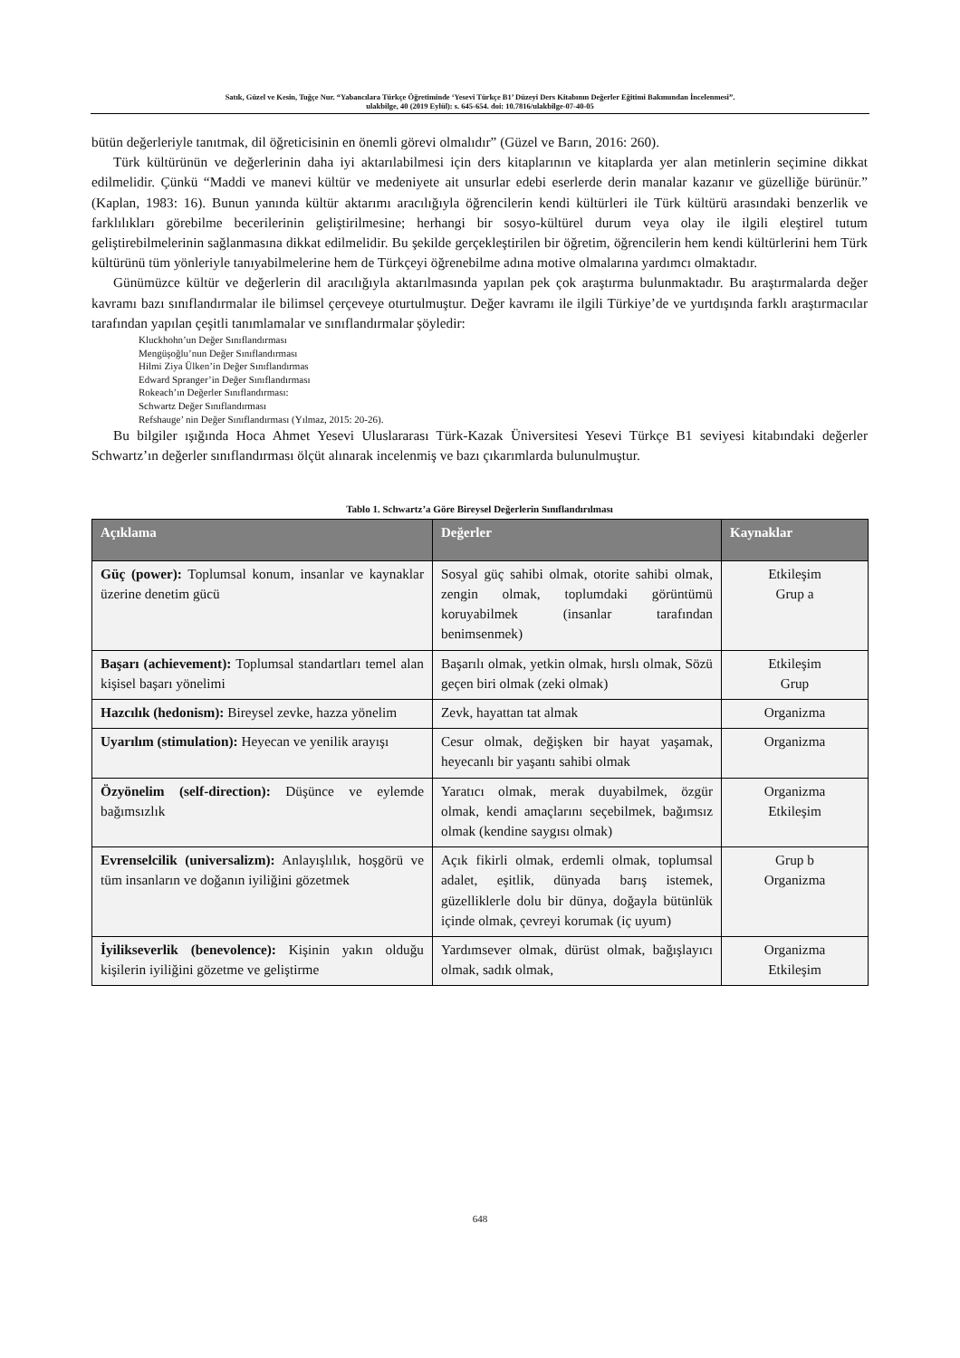Satık, Güzel ve Kesin, Tuğçe Nur. “Yabancılara Türkçe Öğretiminde ‘Yesevi Türkçe B1’ Düzeyi Ders Kitabının Değerler Eğitimi Bakımından İncelenmesi”.
ulakbilge, 40 (2019 Eylül): s. 645-654. doi: 10.7816/ulakbilge-07-40-05
bütün değerleriyle tanıtmak, dil öğreticisinin en önemli görevi olmalıdır” (Güzel ve Barın, 2016: 260).
Türk kültürünün ve değerlerinin daha iyi aktarılabilmesi için ders kitaplarının ve kitaplarda yer alan metinlerin seçimine dikkat edilmelidir. Çünkü “Maddi ve manevi kültür ve medeniyete ait unsurlar edebi eserlerde derin manalar kazanır ve güzelliğe bürünür.” (Kaplan, 1983: 16). Bunun yanında kültür aktarımı aracılığıyla öğrencilerin kendi kültürleri ile Türk kültürü arasındaki benzerlik ve farklılıkları görebilme becerilerinin geliştirilmesine; herhangi bir sosyo-kültürel durum veya olay ile ilgili eleştirel tutum geliştirebilmelerinin sağlanmasına dikkat edilmelidir. Bu şekilde gerçekleştirilen bir öğretim, öğrencilerin hem kendi kültürlerini hem Türk kültürünü tüm yönleriyle tanıyabilmelerine hem de Türkçeyi öğrenebilme adına motive olmalarına yardımcı olmaktadır.
Günümüzce kültür ve değerlerin dil aracılığıyla aktarılmasında yapılan pek çok araştırma bulunmaktadır. Bu araştırmalarda değer kavramı bazı sınıflandırmalar ile bilimsel çerçeveye oturtulmuştur. Değer kavramı ile ilgili Türkiye’de ve yurtdışında farklı araştırmacılar tarafından yapılan çeşitli tanımlamalar ve sınıflandırmalar şöyledir:
Kluckhohn’un Değer Sınıflandırması
Mengüşoğlu’nun Değer Sınıflandırması
Hilmi Ziya Ülken’in Değer Sınıflandırmas
Edward Spranger’in Değer Sınıflandırması
Rokeach’ın Değerler Sınıflandırması:
Schwartz Değer Sınıflandırması
Refshauge’ nin Değer Sınıflandırması (Yılmaz, 2015: 20-26).
Bu bilgiler ışığında Hoca Ahmet Yesevi Uluslararası Türk-Kazak Üniversitesi Yesevi Türkçe B1 seviyesi kitabındaki değerler Schwartz’ın değerler sınıflandırması ölçüt alınarak incelenmiş ve bazı çıkarımlarda bulunulmuştur.
Tablo 1. Schwartz’a Göre Bireysel Değerlerin Sınıflandırılması
| Açıklama | Değerler | Kaynaklar |
| --- | --- | --- |
| Güç (power): Toplumsal konum, insanlar ve kaynaklar üzerine denetim gücü | Sosyal güç sahibi olmak, otorite sahibi olmak, zengin olmak, toplumdaki görüntümü koruyabilmek (insanlar tarafından benimsenmek) | Etkileşim Grup a |
| Başarı (achievement): Toplumsal standartları temel alan kişisel başarı yönelimi | Başarılı olmak, yetkin olmak, hırslı olmak, Sözü geçen biri olmak (zeki olmak) | Etkileşim Grup |
| Hazcılık (hedonism): Bireysel zevke, hazza yönelim | Zevk, hayattan tat almak | Organizma |
| Uyarılım (stimulation): Heyecan ve yenilik arayışı | Cesur olmak, değişken bir hayat yaşamak, heyecanlı bir yaşantı sahibi olmak | Organizma |
| Özyönelim (self-direction): Düşünce ve eylemde bağımsızlık | Yaratıcı olmak, merak duyabilmek, özgür olmak, kendi amaçlarını seçebilmek, bağımsız olmak (kendine saygısı olmak) | Organizma Etkileşim |
| Evrenselcilik (universalizm): Anlayışlılık, hoşgörü ve tüm insanların ve doğanın iyiliğini gözetmek | Açık fikirli olmak, erdemli olmak, toplumsal adalet, eşitlik, dünyada barış istemek, güzelliklerle dolu bir dünya, doğayla bütünlük içinde olmak, çevreyi korumak (iç uyum) | Grup b Organizma |
| İyilikseverlik (benevolence): Kişinin yakın olduğu kişilerin iyiliğini gözetme ve geliştirme | Yardımsever olmak, dürüst olmak, bağışlayıcı olmak, sadık olmak, | Organizma Etkileşim |
648